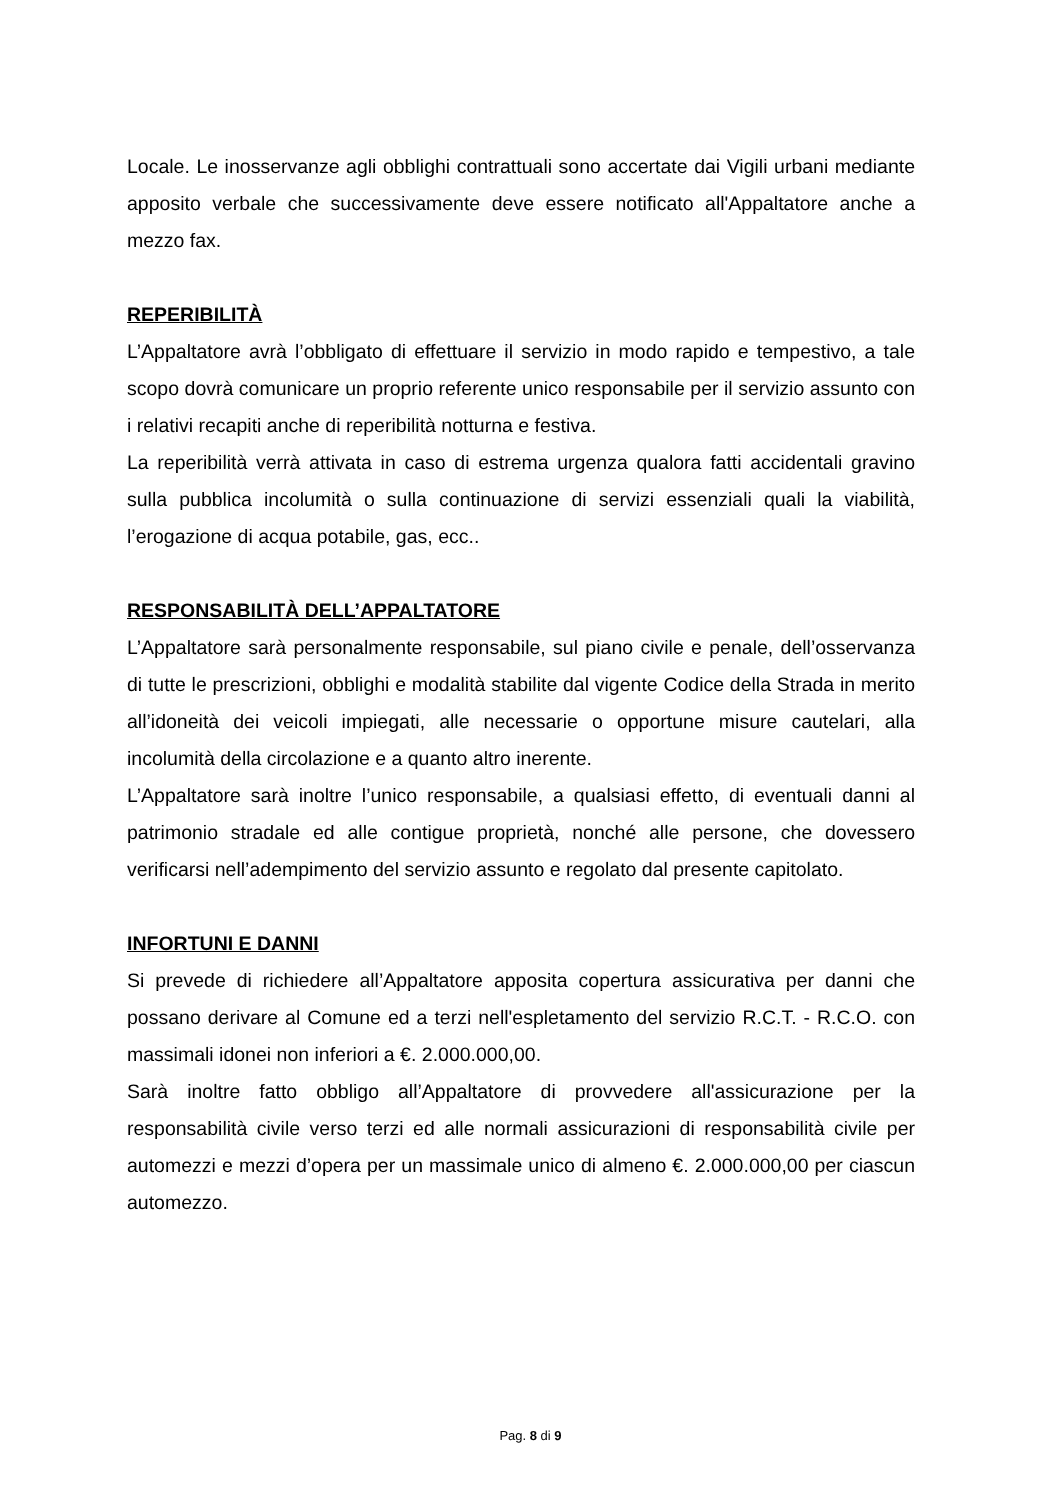Locale. Le inosservanze agli obblighi contrattuali sono accertate dai Vigili urbani mediante apposito verbale che successivamente deve essere notificato all'Appaltatore anche a mezzo fax.
REPERIBILITÀ
L’Appaltatore avrà l’obbligato di effettuare il servizio in modo rapido e tempestivo, a tale scopo dovrà comunicare un proprio referente unico responsabile per il servizio assunto con i relativi recapiti anche di reperibilità notturna e festiva.
La reperibilità verrà attivata in caso di estrema urgenza qualora fatti accidentali gravino sulla pubblica incolumità o sulla continuazione di servizi essenziali quali la viabilità, l’erogazione di acqua potabile, gas, ecc..
RESPONSABILITÀ DELL’APPALTATORE
L’Appaltatore sarà personalmente responsabile, sul piano civile e penale, dell’osservanza di tutte le prescrizioni, obblighi e modalità stabilite dal vigente Codice della Strada in merito all’idoneità dei veicoli impiegati, alle necessarie o opportune misure cautelari, alla incolumità della circolazione e a quanto altro inerente.
L’Appaltatore sarà inoltre l’unico responsabile, a qualsiasi effetto, di eventuali danni al patrimonio stradale ed alle contigue proprietà, nonché alle persone, che dovessero verificarsi nell’adempimento del servizio assunto e regolato dal presente capitolato.
INFORTUNI E DANNI
Si prevede di richiedere all’Appaltatore apposita copertura assicurativa per danni che possano derivare al Comune ed a terzi nell'espletamento del servizio R.C.T. - R.C.O. con massimali idonei non inferiori a €. 2.000.000,00.
Sarà inoltre fatto obbligo all’Appaltatore di provvedere all'assicurazione per la responsabilità civile verso terzi ed alle normali assicurazioni di responsabilità civile per automezzi e mezzi d’opera per un massimale unico di almeno €. 2.000.000,00 per ciascun automezzo.
Pag. 8 di 9